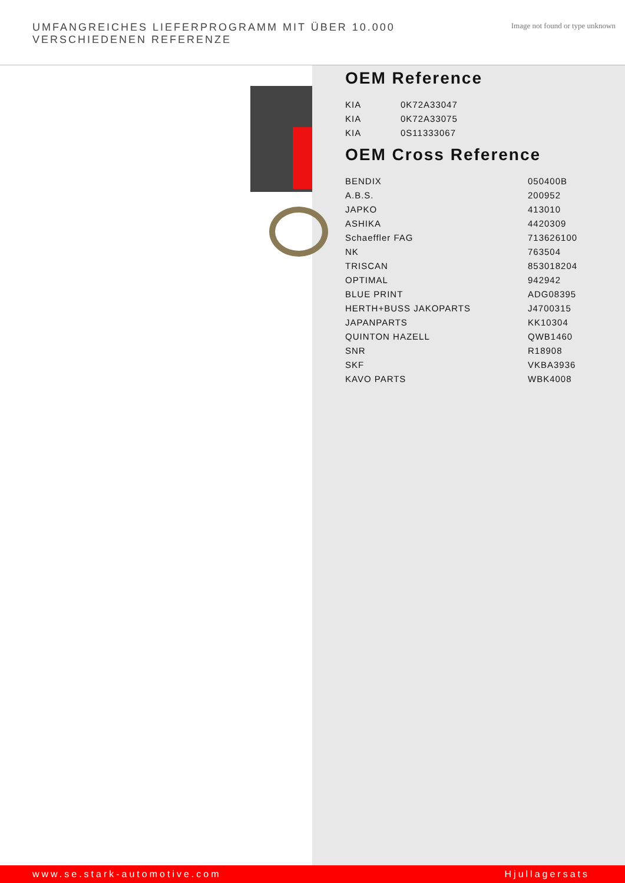UMFANGREICHES LIEFERPROGRAMM MIT ÜBER 10.000 VERSCHIEDENEN REFERENZE
Image not found or type unknown
OEM Reference
| KIA | 0K72A33047 |
| KIA | 0K72A33075 |
| KIA | 0S11333067 |
OEM Cross Reference
| BENDIX | 050400B |
| A.B.S. | 200952 |
| JAPKO | 413010 |
| ASHIKA | 4420309 |
| Schaeffler FAG | 713626100 |
| NK | 763504 |
| TRISCAN | 853018204 |
| OPTIMAL | 942942 |
| BLUE PRINT | ADG08395 |
| HERTH+BUSS JAKOPARTS | J4700315 |
| JAPANPARTS | KK10304 |
| QUINTON HAZELL | QWB1460 |
| SNR | R18908 |
| SKF | VKBA3936 |
| KAVO PARTS | WBK4008 |
www.se.stark-automotive.com Hjullagersats